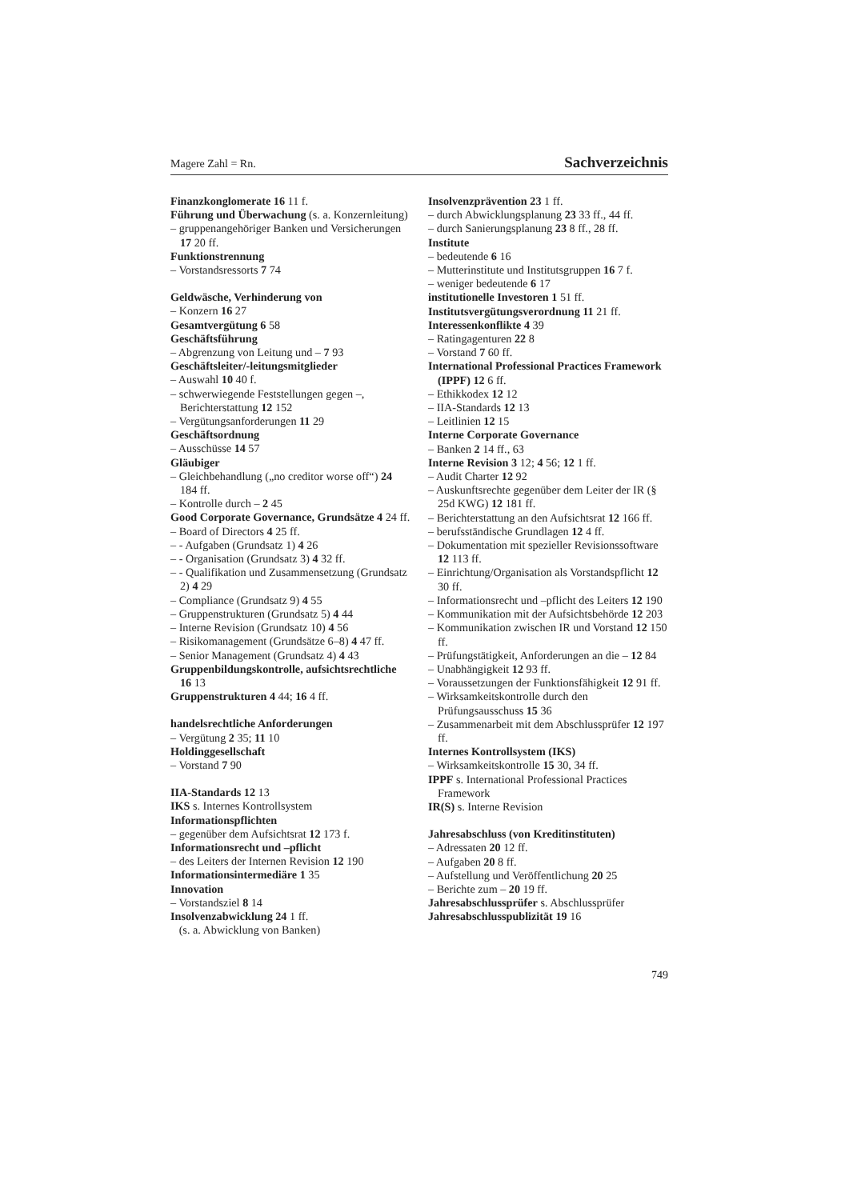Magere Zahl = Rn. Sachverzeichnis
Finanzkonglomerate 16 11 f.
Führung und Überwachung (s. a. Konzernleitung)
– gruppenangehöriger Banken und Versicherungen 17 20 ff.
Funktionstrennung
– Vorstandsressorts 7 74
Geldwäsche, Verhinderung von
– Konzern 16 27
Gesamtvergütung 6 58
Geschäftsführung
– Abgrenzung von Leitung und – 7 93
Geschäftsleiter/-leitungsmitglieder
– Auswahl 10 40 f.
– schwerwiegende Feststellungen gegen –, Berichterstattung 12 152
– Vergütungsanforderungen 11 29
Geschäftsordnung
– Ausschüsse 14 57
Gläubiger
– Gleichbehandlung („no creditor worse off“) 24 184 ff.
– Kontrolle durch – 2 45
Good Corporate Governance, Grundsätze 4 24 ff.
– Board of Directors 4 25 ff.
– - Aufgaben (Grundsatz 1) 4 26
– - Organisation (Grundsatz 3) 4 32 ff.
– - Qualifikation und Zusammensetzung (Grundsatz 2) 4 29
– Compliance (Grundsatz 9) 4 55
– Gruppenstrukturen (Grundsatz 5) 4 44
– Interne Revision (Grundsatz 10) 4 56
– Risikomanagement (Grundsätze 6–8) 4 47 ff.
– Senior Management (Grundsatz 4) 4 43
Gruppenbildungskontrolle, aufsichtsrechtliche 16 13
Gruppenstrukturen 4 44; 16 4 ff.
handelsrechtliche Anforderungen
– Vergütung 2 35; 11 10
Holdinggesellschaft
– Vorstand 7 90
IIA-Standards 12 13
IKS s. Internes Kontrollsystem
Informationspflichten
– gegenüber dem Aufsichtsrat 12 173 f.
Informationsrecht und –pflicht
– des Leiters der Internen Revision 12 190
Informationsintermediäre 1 35
Innovation
– Vorstandsziel 8 14
Insolvenzabwicklung 24 1 ff.
(s. a. Abwicklung von Banken)
Insolvenzprävention 23 1 ff.
– durch Abwicklungsplanung 23 33 ff., 44 ff.
– durch Sanierungsplanung 23 8 ff., 28 ff.
Institute
– bedeutende 6 16
– Mutterinstitute und Institutsgruppen 16 7 f.
– weniger bedeutende 6 17
institutionelle Investoren 1 51 ff.
Institutsvergütungsverordnung 11 21 ff.
Interessenkonflikte 4 39
– Ratingagenturen 22 8
– Vorstand 7 60 ff.
International Professional Practices Framework (IPPF) 12 6 ff.
– Ethikkodex 12 12
– IIA-Standards 12 13
– Leitlinien 12 15
Interne Corporate Governance
– Banken 2 14 ff., 63
Interne Revision 3 12; 4 56; 12 1 ff.
– Audit Charter 12 92
– Auskunftsrechte gegenüber dem Leiter der IR (§ 25d KWG) 12 181 ff.
– Berichterstattung an den Aufsichtsrat 12 166 ff.
– berufsständische Grundlagen 12 4 ff.
– Dokumentation mit spezieller Revisionssoftware 12 113 ff.
– Einrichtung/Organisation als Vorstandspflicht 12 30 ff.
– Informationsrecht und –pflicht des Leiters 12 190
– Kommunikation mit der Aufsichtsbehörde 12 203
– Kommunikation zwischen IR und Vorstand 12 150 ff.
– Prüfungstätigkeit, Anforderungen an die – 12 84
– Unabhängigkeit 12 93 ff.
– Voraussetzungen der Funktionsfähigkeit 12 91 ff.
– Wirksamkeitskontrolle durch den Prüfungsausschuss 15 36
– Zusammenarbeit mit dem Abschlussprüfer 12 197 ff.
Internes Kontrollsystem (IKS)
– Wirksamkeitskontrolle 15 30, 34 ff.
IPPF s. International Professional Practices Framework
IR(S) s. Interne Revision
Jahresabschluss (von Kreditinstituten)
– Adressaten 20 12 ff.
– Aufgaben 20 8 ff.
– Aufstellung und Veröffentlichung 20 25
– Berichte zum – 20 19 ff.
Jahresabschlussprüfer s. Abschlussprüfer
Jahresabschlusspublizität 19 16
749